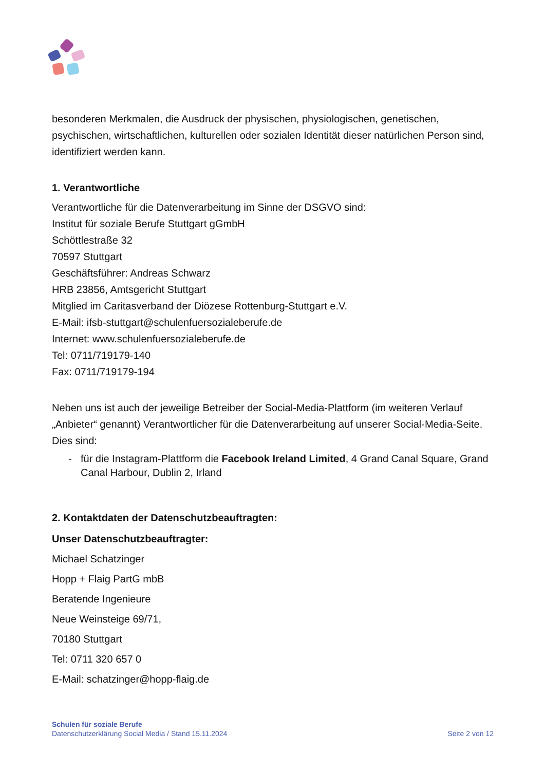besonderen Merkmalen, die Ausdruck der physischen, physiologischen, genetischen, psychischen, wirtschaftlichen, kulturellen oder sozialen Identität dieser natürlichen Person sind, identifiziert werden kann.
1. Verantwortliche
Verantwortliche für die Datenverarbeitung im Sinne der DSGVO sind:
Institut für soziale Berufe Stuttgart gGmbH
Schöttlestraße 32
70597 Stuttgart
Geschäftsführer: Andreas Schwarz
HRB 23856, Amtsgericht Stuttgart
Mitglied im Caritasverband der Diözese Rottenburg-Stuttgart e.V.
E-Mail: ifsb-stuttgart@schulenfuersozialeberufe.de
Internet: www.schulenfuersozialeberufe.de
Tel: 0711/719179-140
Fax: 0711/719179-194
Neben uns ist auch der jeweilige Betreiber der Social-Media-Plattform (im weiteren Verlauf „Anbieter“ genannt) Verantwortlicher für die Datenverarbeitung auf unserer Social-Media-Seite. Dies sind:
- für die Instagram-Plattform die Facebook Ireland Limited, 4 Grand Canal Square, Grand Canal Harbour, Dublin 2, Irland
2. Kontaktdaten der Datenschutzbeauftragten:
Unser Datenschutzbeauftragter:
Michael Schatzinger
Hopp + Flaig PartG mbB
Beratende Ingenieure
Neue Weinsteige 69/71,
70180 Stuttgart
Tel: 0711 320 657 0
E-Mail: schatzinger@hopp-flaig.de
Schulen für soziale Berufe
Datenschutzerklärung Social Media / Stand 15.11.2024
Seite 2 von 12